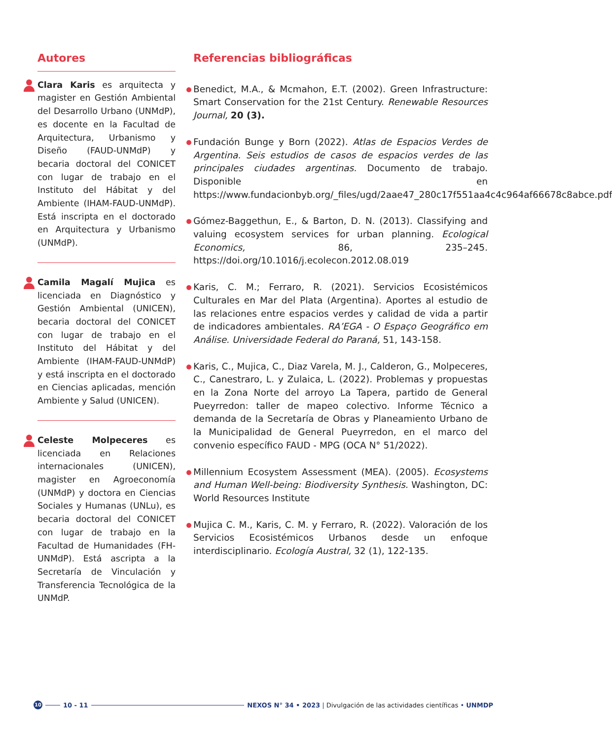Autores
Clara Karis es arquitecta y magister en Gestión Ambiental del Desarrollo Urbano (UNMdP), es docente en la Facultad de Arquitectura, Urbanismo y Diseño (FAUD-UNMdP) y becaria doctoral del CONICET con lugar de trabajo en el Instituto del Hábitat y del Ambiente (IHAM-FAUD-UNMdP). Está inscripta en el doctorado en Arquitectura y Urbanismo (UNMdP).
Camila Magalí Mujica es licenciada en Diagnóstico y Gestión Ambiental (UNICEN), becaria doctoral del CONICET con lugar de trabajo en el Instituto del Hábitat y del Ambiente (IHAM-FAUD-UNMdP) y está inscripta en el doctorado en Ciencias aplicadas, mención Ambiente y Salud (UNICEN).
Celeste Molpeceres es licenciada en Relaciones internacionales (UNICEN), magister en Agroeconomía (UNMdP) y doctora en Ciencias Sociales y Humanas (UNLu), es becaria doctoral del CONICET con lugar de trabajo en la Facultad de Humanidades (FH- UNMdP). Está ascripta a la Secretaría de Vinculación y Transferencia Tecnológica de la UNMdP.
Referencias bibliográficas
Benedict, M.A., & Mcmahon, E.T. (2002). Green Infrastructure: Smart Conservation for the 21st Century. Renewable Resources Journal, 20 (3).
Fundación Bunge y Born (2022). Atlas de Espacios Verdes de Argentina. Seis estudios de casos de espacios verdes de las principales ciudades argentinas. Documento de trabajo. Disponible en https://www.fundacionbyb.org/_files/ugd/2aae47_280c17f551aa4c4c964af66678c8abce.pdf
Gómez-Baggethun, E., & Barton, D. N. (2013). Classifying and valuing ecosystem services for urban planning. Ecological Economics, 86, 235–245. https://doi.org/10.1016/j.ecolecon.2012.08.019
Karis, C. M.; Ferraro, R. (2021). Servicios Ecosistémicos Culturales en Mar del Plata (Argentina). Aportes al estudio de las relaciones entre espacios verdes y calidad de vida a partir de indicadores ambientales. RA’EGA - O Espaço Geográfico em Análise. Universidade Federal do Paraná, 51, 143-158.
Karis, C., Mujica, C., Diaz Varela, M. J., Calderon, G., Molpeceres, C., Canestraro, L. y Zulaica, L. (2022). Problemas y propuestas en la Zona Norte del arroyo La Tapera, partido de General Pueyrredon: taller de mapeo colectivo. Informe Técnico a demanda de la Secretaría de Obras y Planeamiento Urbano de la Municipalidad de General Pueyrredon, en el marco del convenio específico FAUD - MPG (OCA N° 51/2022).
Millennium Ecosystem Assessment (MEA). (2005). Ecosystems and Human Well-being: Biodiversity Synthesis. Washington, DC: World Resources Institute
Mujica C. M., Karis, C. M. y Ferraro, R. (2022). Valoración de los Servicios Ecosistémicos Urbanos desde un enfoque interdisciplinario. Ecología Austral, 32 (1), 122-135.
10 10 - 11 NEXOS N° 34 • 2023 | Divulgación de las actividades científicas • UNMDP